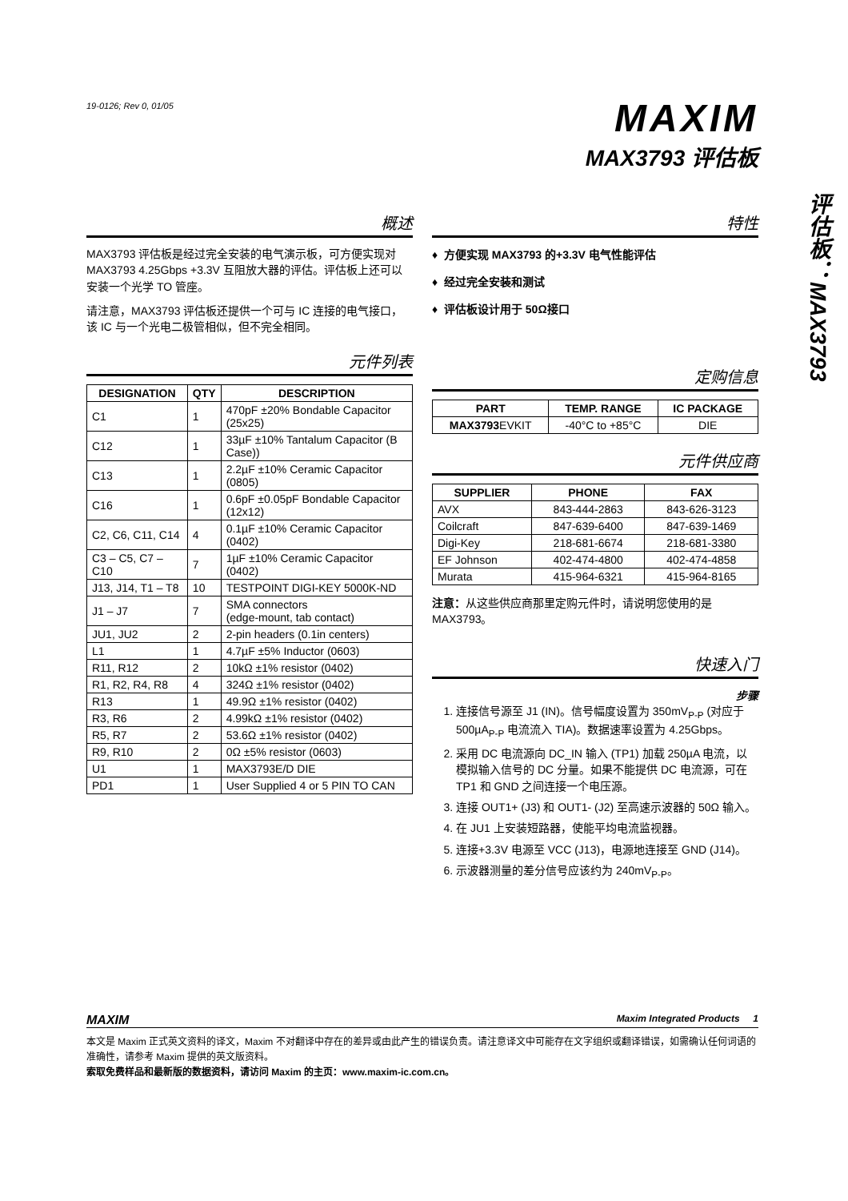评估板：MAX3793
19-0126; Rev 0, 01/05
MAXIM
MAX3793 评估板
概述
MAX3793 评估板是经过完全安装的电气演示板，可方便实现对 MAX3793 4.25Gbps +3.3V 互阻放大器的评估。评估板上还可以安装一个光学 TO 管座。
请注意，MAX3793 评估板还提供一个可与 IC 连接的电气接口，该 IC 与一个光电二极管相似，但不完全相同。
元件列表
| DESIGNATION | QTY | DESCRIPTION |
| --- | --- | --- |
| C1 | 1 | 470pF ±20% Bondable Capacitor (25x25) |
| C12 | 1 | 33µF ±10% Tantalum Capacitor (B Case)) |
| C13 | 1 | 2.2µF ±10% Ceramic Capacitor (0805) |
| C16 | 1 | 0.6pF ±0.05pF Bondable Capacitor (12x12) |
| C2, C6, C11, C14 | 4 | 0.1µF ±10% Ceramic Capacitor (0402) |
| C3 – C5, C7 – C10 | 7 | 1µF ±10% Ceramic Capacitor (0402) |
| J13, J14, T1 – T8 | 10 | TESTPOINT DIGI-KEY 5000K-ND |
| J1 – J7 | 7 | SMA connectors (edge-mount, tab contact) |
| JU1, JU2 | 2 | 2-pin headers (0.1in centers) |
| L1 | 1 | 4.7µF ±5% Inductor (0603) |
| R11, R12 | 2 | 10kΩ ±1% resistor (0402) |
| R1, R2, R4, R8 | 4 | 324Ω ±1% resistor (0402) |
| R13 | 1 | 49.9Ω ±1% resistor (0402) |
| R3, R6 | 2 | 4.99kΩ ±1% resistor (0402) |
| R5, R7 | 2 | 53.6Ω ±1% resistor (0402) |
| R9, R10 | 2 | 0Ω ±5% resistor (0603) |
| U1 | 1 | MAX3793E/D DIE |
| PD1 | 1 | User Supplied 4 or 5 PIN TO CAN |
特性
♦ 方便实现 MAX3793 的+3.3V 电气性能评估
♦ 经过完全安装和测试
♦ 评估板设计用于 50Ω接口
定购信息
| PART | TEMP. RANGE | IC PACKAGE |
| --- | --- | --- |
| MAX3793 EVKIT | -40°C to +85°C | DIE |
元件供应商
| SUPPLIER | PHONE | FAX |
| --- | --- | --- |
| AVX | 843-444-2863 | 843-626-3123 |
| Coilcraft | 847-639-6400 | 847-639-1469 |
| Digi-Key | 218-681-6674 | 218-681-3380 |
| EF Johnson | 402-474-4800 | 402-474-4858 |
| Murata | 415-964-6321 | 415-964-8165 |
注意：从这些供应商那里定购元件时，请说明您使用的是 MAX3793。
快速入门
步骤
1. 连接信号源至 J1 (IN)。信号幅度设置为 350mV<sub>P-P</sub> (对应于 500µA<sub>P-P</sub> 电流流入 TIA)。数据速率设置为 4.25Gbps。
2. 采用 DC 电流源向 DC_IN 输入 (TP1) 加载 250µA 电流，以模拟输入信号的 DC 分量。如果不能提供 DC 电流源，可在 TP1 和 GND 之间连接一个电压源。
3. 连接 OUT1+ (J3) 和 OUT1- (J2) 至高速示波器的 50Ω 输入。
4. 在 JU1 上安装短路器，使能平均电流监视器。
5. 连接+3.3V 电源至 VCC (J13)，电源地连接至 GND (J14)。
6. 示波器测量的差分信号应该约为 240mV<sub>P-P</sub>。
MAXIM Maxim Integrated Products 1
本文是 Maxim 正式英文资料的译文，Maxim 不对翻译中存在的差异或由此产生的错误负责。请注意译文中可能存在文字组织或翻译错误，如需确认任何词语的准确性，请参考 Maxim 提供的英文版资料。
索取免费样品和最新版的数据资料，请访问 Maxim 的主页：www.maxim-ic.com.cn。